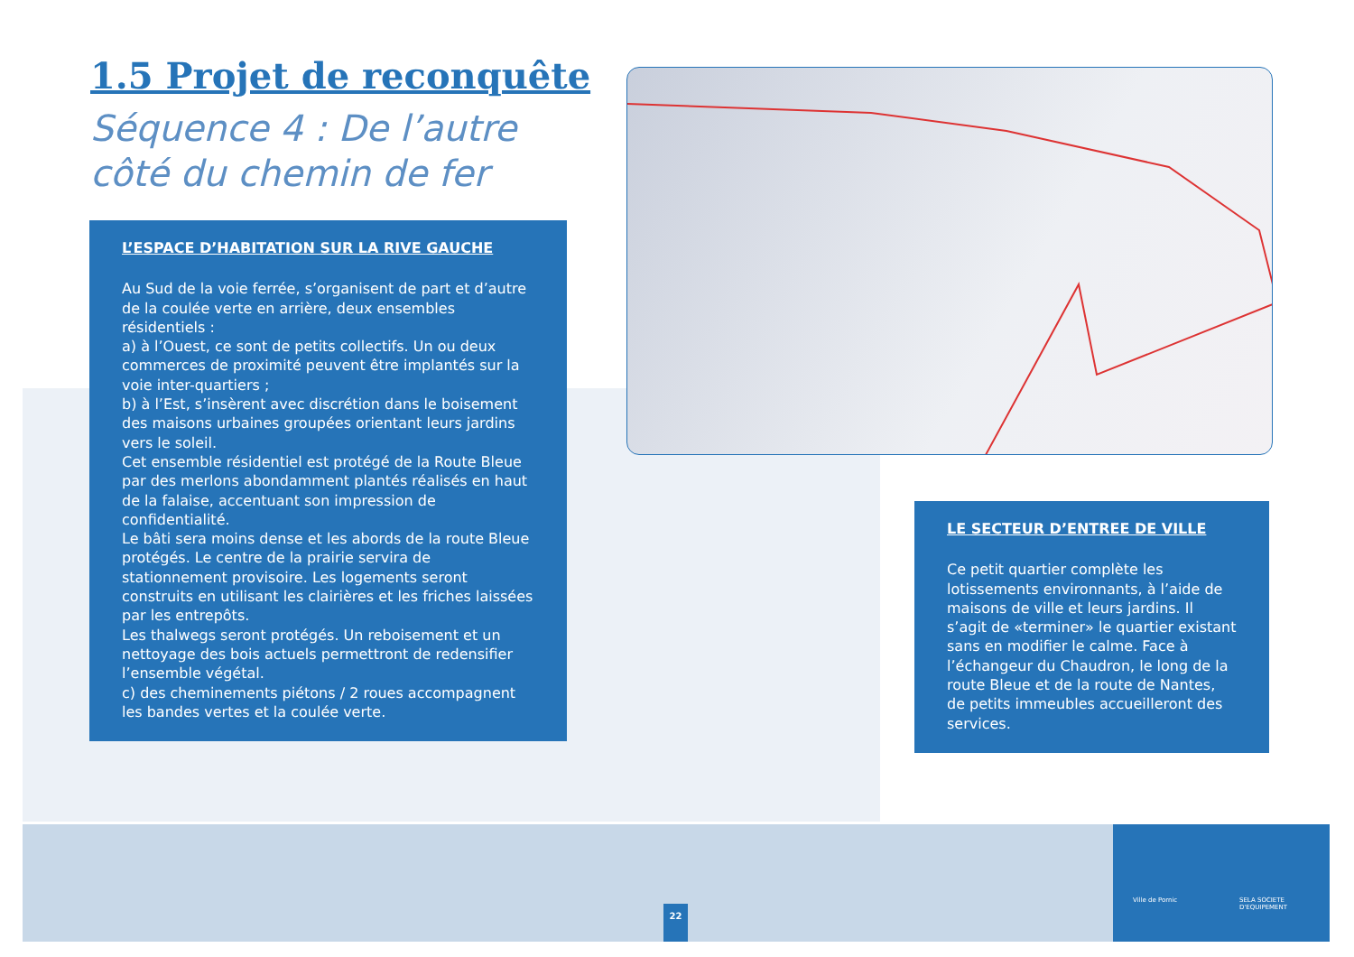Ville de Pornic SELA SOCIETE D'EQUIPEMENT
1.5 Projet de reconquête
Séquence 4 : De l’autre côté du chemin de fer
L’ESPACE D’HABITATION SUR LA RIVE GAUCHE
Au Sud de la voie ferrée, s’organisent de part et d’autre de la coulée verte en arrière, deux ensembles résidentiels :
a) à l’Ouest, ce sont de petits collectifs. Un ou deux commerces de proximité peuvent être implantés sur la voie inter-quartiers ;
b) à l’Est, s’insèrent avec discrétion dans le boisement des maisons urbaines groupées orientant leurs jardins vers le soleil.
Cet ensemble résidentiel est protégé de la Route Bleue par des merlons abondamment plantés réalisés en haut de la falaise, accentuant son impression de confidentialité.
Le bâti sera moins dense et les abords de la route Bleue protégés. Le centre de la prairie servira de stationnement provisoire. Les logements seront construits en utilisant les clairières et les friches laissées par les entrepôts.
Les thalwegs seront protégés. Un reboisement et un nettoyage des bois actuels permettront de redensifier l’ensemble végétal.
c) des cheminements piétons / 2 roues accompagnent les bandes vertes et la coulée verte.
LE SECTEUR D’ENTREE DE VILLE
Ce petit quartier complète les lotissements environnants, à l’aide de maisons de ville et leurs jardins. Il s’agit de «terminer» le quartier existant sans en modifier le calme. Face à l’échangeur du Chaudron, le long de la route Bleue et de la route de Nantes, de petits immeubles accueilleront des services.
22